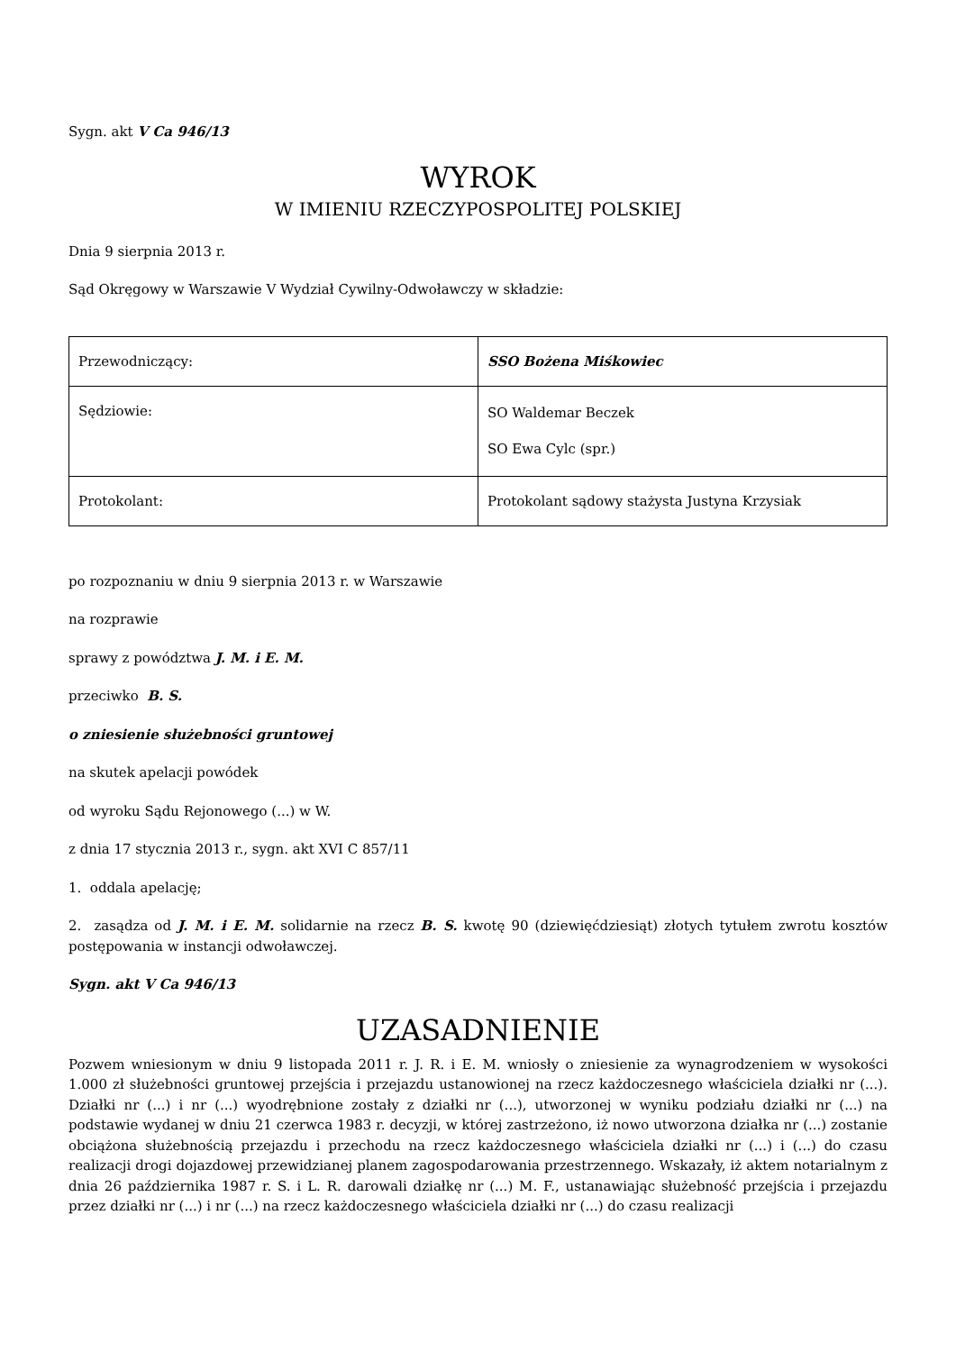Sygn. akt V Ca 946/13
WYROK
W IMIENIU RZECZYPOSPOLITEJ POLSKIEJ
Dnia 9 sierpnia 2013 r.
Sąd Okręgowy w Warszawie V Wydział Cywilny-Odwoławczy w składzie:
| Przewodniczący: | SSO Bożena Miśkowiec |
| Sędziowie: | SO Waldemar Beczek SO Ewa Cylc (spr.) |
| Protokolant: | Protokolant sądowy stażysta Justyna Krzysiak |
po rozpoznaniu w dniu 9 sierpnia 2013 r. w Warszawie
na rozprawie
sprawy z powództwa J. M. i E. M.
przeciwko B. S.
o zniesienie służebności gruntowej
na skutek apelacji powódek
od wyroku Sądu Rejonowego (...) w W.
z dnia 17 stycznia 2013 r., sygn. akt XVI C 857/11
1. oddala apelację;
2. zasądza od J. M. i E. M. solidarnie na rzecz B. S. kwotę 90 (dziewięćdziesiąt) złotych tytułem zwrotu kosztów postępowania w instancji odwoławczej.
Sygn. akt V Ca 946/13
UZASADNIENIE
Pozwem wniesionym w dniu 9 listopada 2011 r. J. R. i E. M. wniosły o zniesienie za wynagrodzeniem w wysokości 1.000 zł służebności gruntowej przejścia i przejazdu ustanowionej na rzecz każdoczesnego właściciela działki nr (...). Działki nr (...) i nr (...) wyodrębnione zostały z działki nr (...), utworzonej w wyniku podziału działki nr (...) na podstawie wydanej w dniu 21 czerwca 1983 r. decyzji, w której zastrzeżono, iż nowo utworzona działka nr (...) zostanie obciążona służebnością przejazdu i przechodu na rzecz każdoczesnego właściciela działki nr (...) i (...) do czasu realizacji drogi dojazdowej przewidzianej planem zagospodarowania przestrzennego. Wskazały, iż aktem notarialnym z dnia 26 października 1987 r. S. i L. R. darowali działkę nr (...) M. F., ustanawiając służebność przejścia i przejazdu przez działki nr (...) i nr (...) na rzecz każdoczesnego właściciela działki nr (...) do czasu realizacji